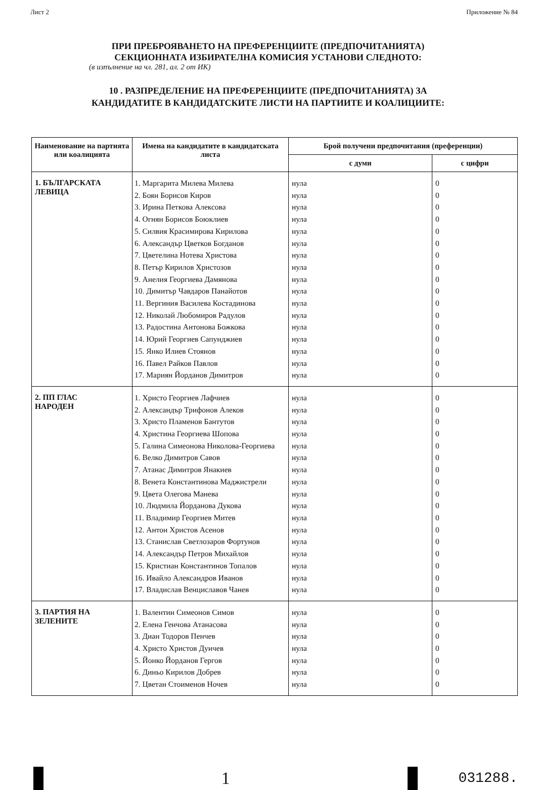Лист 2 Приложение № 84
ПРИ ПРЕБРОЯВАНЕТО НА ПРЕФЕРЕНЦИИТЕ (ПРЕДПОЧИТАНИЯТА)
СЕКЦИОННАТА ИЗБИРАТЕЛНА КОМИСИЯ УСТАНОВИ СЛЕДНОТО:
(в изпълнение на чл. 281, ал. 2 от ИК)
10 . РАЗПРЕДЕЛЕНИЕ НА ПРЕФЕРЕНЦИИТЕ (ПРЕДПОЧИТАНИЯТА) ЗА
КАНДИДАТИТЕ В КАНДИДАТСКИТЕ ЛИСТИ НА ПАРТИИТЕ И КОАЛИЦИИТЕ:
| Наименование на партията или коалицията | Имена на кандидатите в кандидатската листа | Брой получени предпочитания (преференции) | |
| --- | --- | --- | --- |
| | | с думи | с цифри |
| 1. БЪЛГАРСКАТА ЛЕВИЦА | 1. Маргарита Милева Милева 2. Боян Борисов Киров 3. Ирина Петкова Алексова 4. Огнян Борисов Боюклиев 5. Силвия Красимирова Кирилова 6. Александър Цветков Богданов 7. Цветелина Нотева Христова 8. Петър Кирилов Христозов 9. Анелия Георгиева Дамянова 10. Димитър Чавдаров Панайотов 11. Вергиния Василева Костадинова 12. Николай Любомиров Радулов 13. Радостина Антонова Божкова 14. Юрий Георгиев Сапунджиев 15. Янко Илиев Стоянов 16. Павел Райков Павлов 17. Мариян Йорданов Димитров | нула нула нула нула нула нула нула нула нула нула нула нула нула нула нула нула нула | 0 0 0 0 0 0 0 0 0 0 0 0 0 0 0 0 0 |
| 2. ПП ГЛАС НАРОДЕН | 1. Христо Георгиев Лафчиев 2. Александър Трифонов Алеков 3. Христо Пламенов Бантутов 4. Христина Георгиева Шопова 5. Галина Симеонова Николова-Георгиева 6. Велко Димитров Савов 7. Атанас Димитров Янакиев 8. Венета Константинова Маджистрели 9. Цвета Олегова Манева 10. Людмила Йорданова Дукова 11. Владимир Георгиев Митев 12. Антон Христов Асенов 13. Станислав Светлозаров Фортунов 14. Александър Петров Михайлов 15. Кристиан Константинов Топалов 16. Ивайло Александров Иванов 17. Владислав Венциславов Чанев | нула нула нула нула нула нула нула нула нула нула нула нула нула нула нула нула нула | 0 0 0 0 0 0 0 0 0 0 0 0 0 0 0 0 0 |
| 3. ПАРТИЯ НА ЗЕЛЕНИТЕ | 1. Валентин Симеонов Симов 2. Елена Генчова Атанасова 3. Диан Тодоров Пенчев 4. Христо Христов Дунчев 5. Йонко Йорданов Гергов 6. Диньо Кирилов Добрев 7. Цветан Стоименов Ночев | нула нула нула нула нула нула нула | 0 0 0 0 0 0 0 |
1
031288.